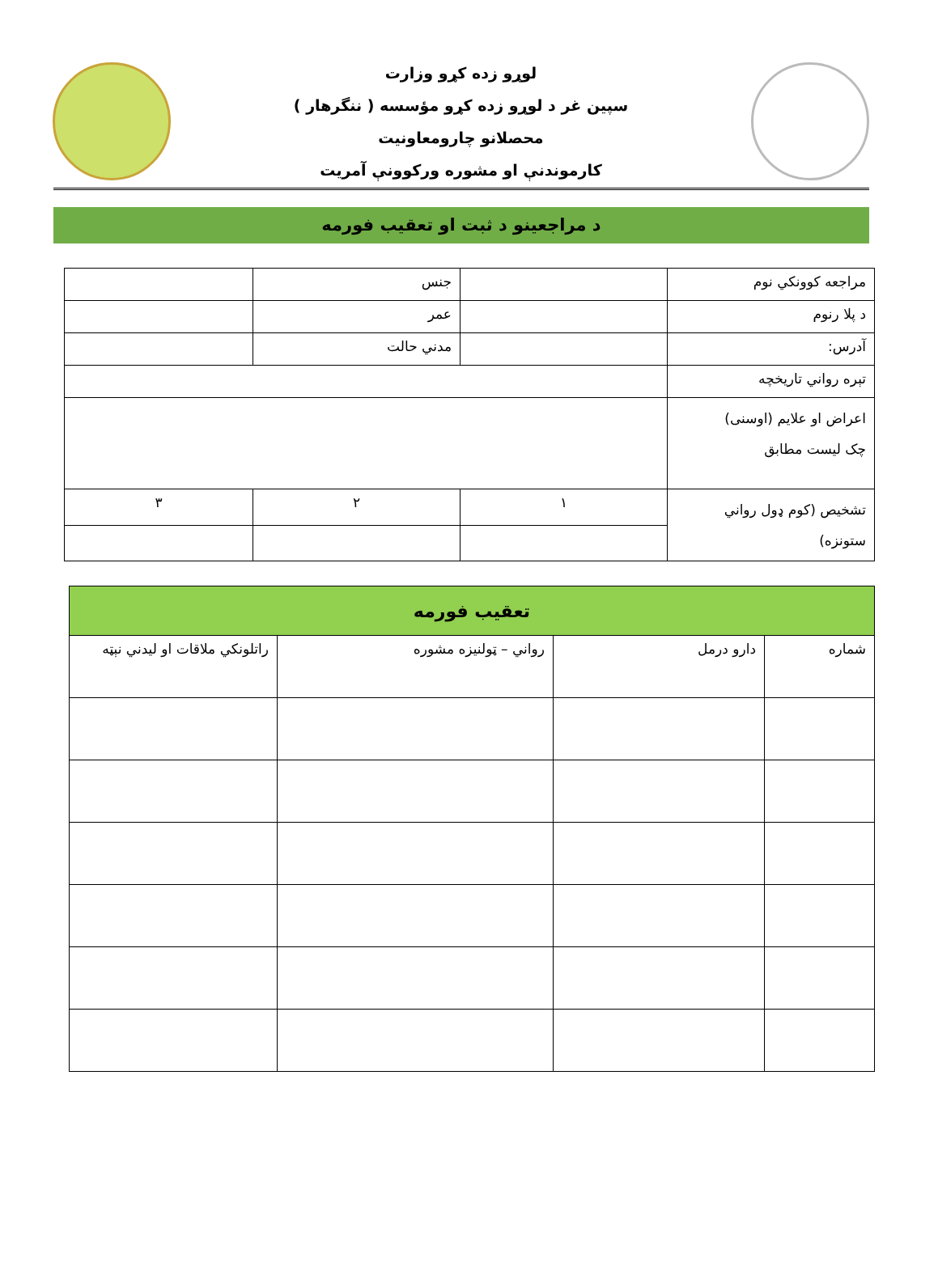لوړو زده کړو وزارت
سپین غر د لوړو زده کړو مؤسسه ( ننگرهار )
محصلانو چارومعاونیت
کارموندنې او مشوره ورکوونې آمریت
د مراجعینو د ثبت او تعقیب فورمه
| مراجعه کوونکي نوم | | جنس | |
| د پلا رنوم | | عمر | |
| آدرس: | | مدني حالت | |
| تېره رواني تاریخچه | | | |
| اعراض او علایم (اوسنی) چک لیست مطابق | | | |
| تشخیص (کوم ډول رواني ستونزه) | ١ | ٢ | ٣ |
| تعقیب فورمه | | | |
| --- | --- | --- | --- |
| شماره | دارو درمل | رواني – ټولنیزه مشوره | راتلونکي ملاقات او لیدني نېټه |